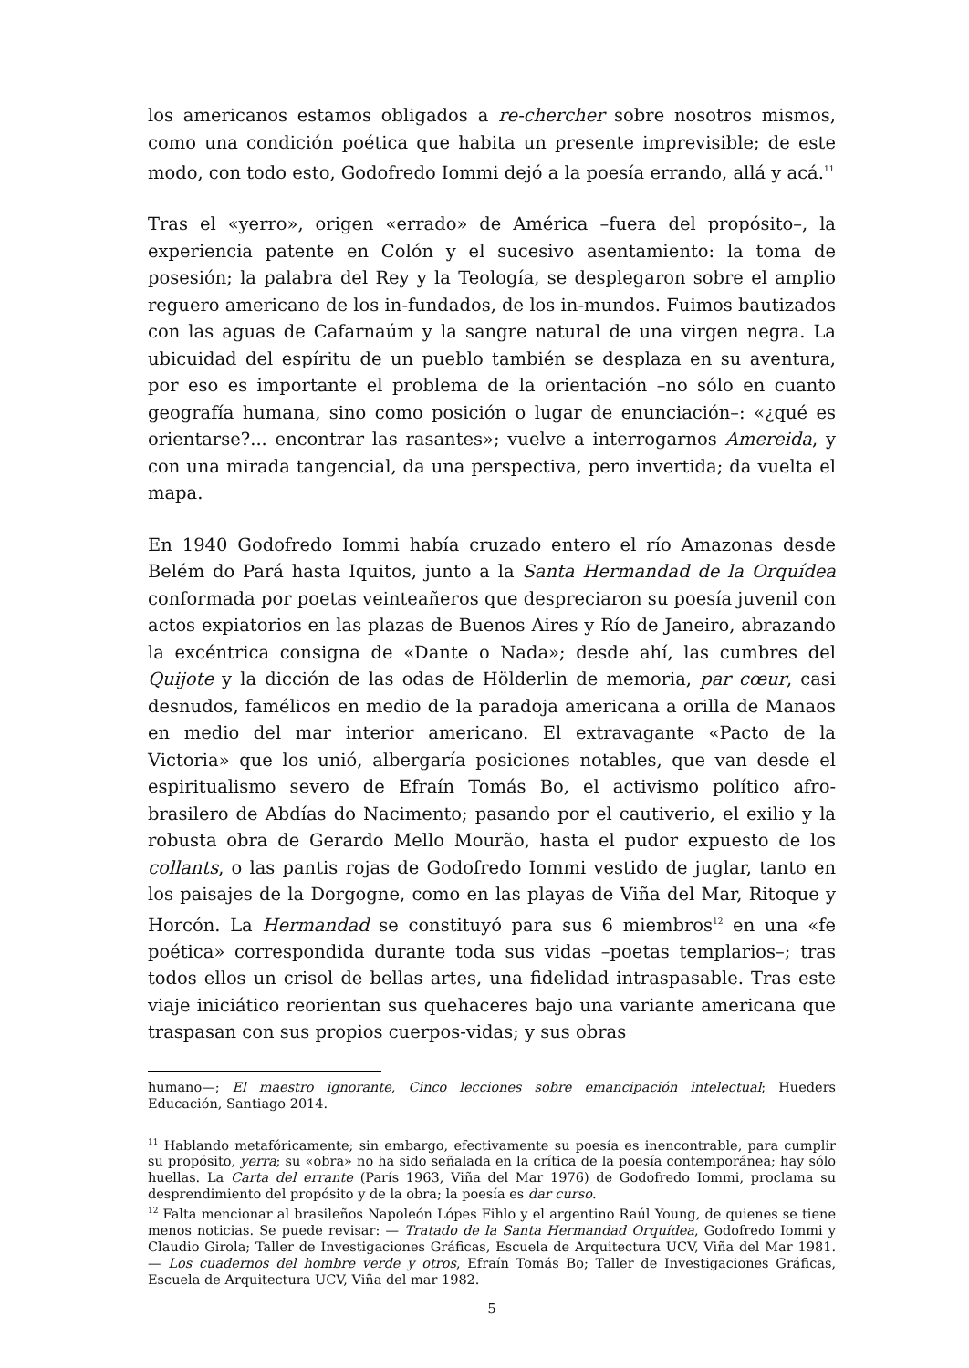los americanos estamos obligados a re-chercher sobre nosotros mismos, como una condición poética que habita un presente imprevisible; de este modo, con todo esto, Godofredo Iommi dejó a la poesía errando, allá y acá.<sup>11</sup>
Tras el «yerro», origen «errado» de América –fuera del propósito–, la experiencia patente en Colón y el sucesivo asentamiento: la toma de posesión; la palabra del Rey y la Teología, se desplegaron sobre el amplio reguero americano de los in-fundados, de los in-mundos. Fuimos bautizados con las aguas de Cafarnaúm y la sangre natural de una virgen negra. La ubicuidad del espíritu de un pueblo también se desplaza en su aventura, por eso es importante el problema de la orientación –no sólo en cuanto geografía humana, sino como posición o lugar de enunciación–: «¿qué es orientarse?... encontrar las rasantes»; vuelve a interrogarnos Amereida, y con una mirada tangencial, da una perspectiva, pero invertida; da vuelta el mapa.
En 1940 Godofredo Iommi había cruzado entero el río Amazonas desde Belém do Pará hasta Iquitos, junto a la Santa Hermandad de la Orquídea conformada por poetas veinteañeros que despreciaron su poesía juvenil con actos expiatorios en las plazas de Buenos Aires y Río de Janeiro, abrazando la excéntrica consigna de «Dante o Nada»; desde ahí, las cumbres del Quijote y la dicción de las odas de Hölderlin de memoria, par cœur, casi desnudos, famélicos en medio de la paradoja americana a orilla de Manaos en medio del mar interior americano. El extravagante «Pacto de la Victoria» que los unió, albergaría posiciones notables, que van desde el espiritualismo severo de Efraín Tomás Bo, el activismo político afro-brasilero de Abdías do Nacimento; pasando por el cautiverio, el exilio y la robusta obra de Gerardo Mello Mourão, hasta el pudor expuesto de los collants, o las pantis rojas de Godofredo Iommi vestido de juglar, tanto en los paisajes de la Dorgogne, como en las playas de Viña del Mar, Ritoque y Horcón. La Hermandad se constituyó para sus 6 miembros<sup>12</sup> en una «fe poética» correspondida durante toda sus vidas –poetas templarios–; tras todos ellos un crisol de bellas artes, una fidelidad intraspasable. Tras este viaje iniciático reorientan sus quehaceres bajo una variante americana que traspasan con sus propios cuerpos-vidas; y sus obras
humano—; El maestro ignorante, Cinco lecciones sobre emancipación intelectual; Hueders Educación, Santiago 2014.
<sup>11</sup> Hablando metafóricamente; sin embargo, efectivamente su poesía es inencontrable, para cumplir su propósito, yerra; su «obra» no ha sido señalada en la crítica de la poesía contemporánea; hay sólo huellas. La Carta del errante (París 1963, Viña del Mar 1976) de Godofredo Iommi, proclama su desprendimiento del propósito y de la obra; la poesía es dar curso.
<sup>12</sup> Falta mencionar al brasileños Napoleón Lópes Fihlo y el argentino Raúl Young, de quienes se tiene menos noticias. Se puede revisar: — Tratado de la Santa Hermandad Orquídea, Godofredo Iommi y Claudio Girola; Taller de Investigaciones Gráficas, Escuela de Arquitectura UCV, Viña del Mar 1981. — Los cuadernos del hombre verde y otros, Efraín Tomás Bo; Taller de Investigaciones Gráficas, Escuela de Arquitectura UCV, Viña del mar 1982.
5